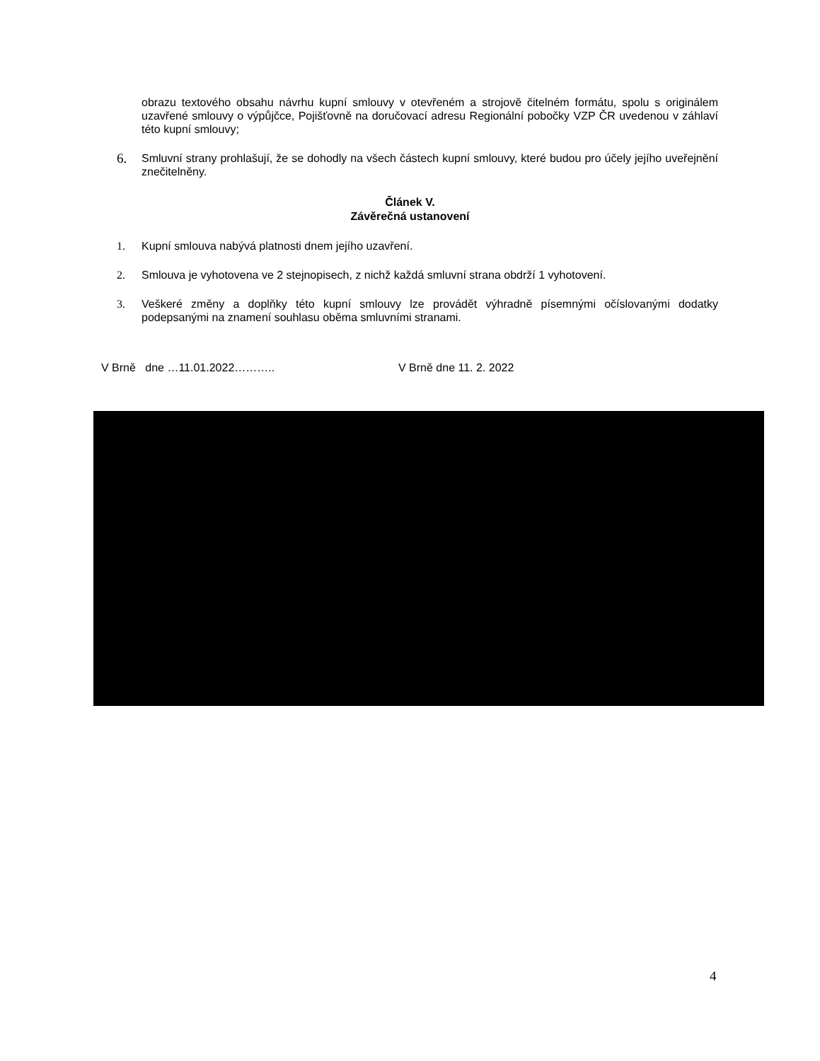obrazu textového obsahu návrhu kupní smlouvy v otevřeném a strojově čitelném formátu, spolu s originálem uzavřené smlouvy o výpůjčce, Pojišťovně na doručovací adresu Regionální pobočky VZP ČR uvedenou v záhlaví této kupní smlouvy;
6. Smluvní strany prohlašují, že se dohodly na všech částech kupní smlouvy, které budou pro účely jejího uveřejnění znečitelněny.
Článek V.
Závěrečná ustanovení
1. Kupní smlouva nabývá platnosti dnem jejího uzavření.
2. Smlouva je vyhotovena ve 2 stejnopisech, z nichž každá smluvní strana obdrží 1 vyhotovení.
3. Veškeré změny a doplňky této kupní smlouvy lze provádět výhradně písemnými očíslovanými dodatky podepsanými na znamení souhlasu oběma smluvními stranami.
V Brně dne …11.01.2022……….. V Brně dne 11. 2. 2022
4